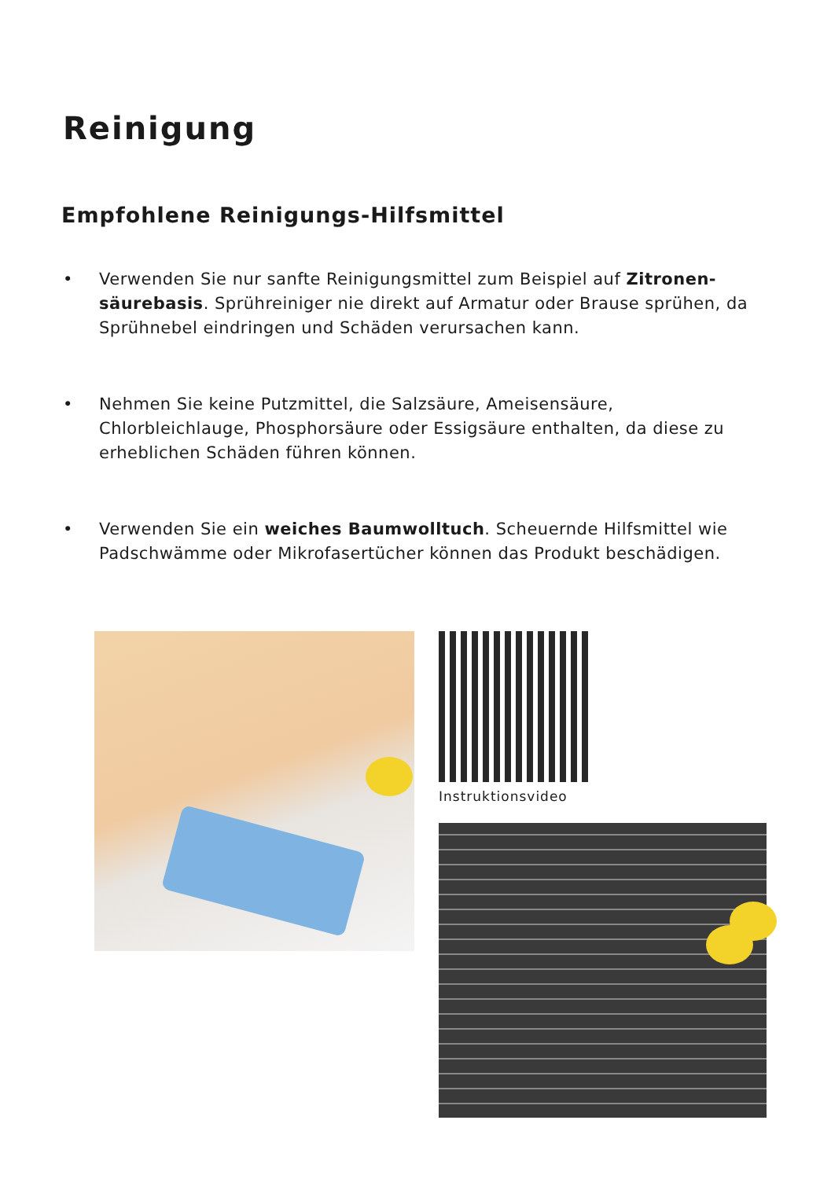Reinigung
Empfohlene Reinigungs-Hilfsmittel
• Verwenden Sie nur sanfte Reinigungsmittel zum Beispiel auf Zitronen-säurebasis. Sprühreiniger nie direkt auf Armatur oder Brause sprühen, da Sprühnebel eindringen und Schäden verursachen kann.
• Nehmen Sie keine Putzmittel, die Salzsäure, Ameisensäure, Chlorbleichlauge, Phosphorsäure oder Essigsäure enthalten, da diese zu erheblichen Schäden führen können.
• Verwenden Sie ein weiches Baumwolltuch. Scheuernde Hilfsmittel wie Padschwämme oder Mikrofasertücher können das Produkt beschädigen.
Instruktionsvideo